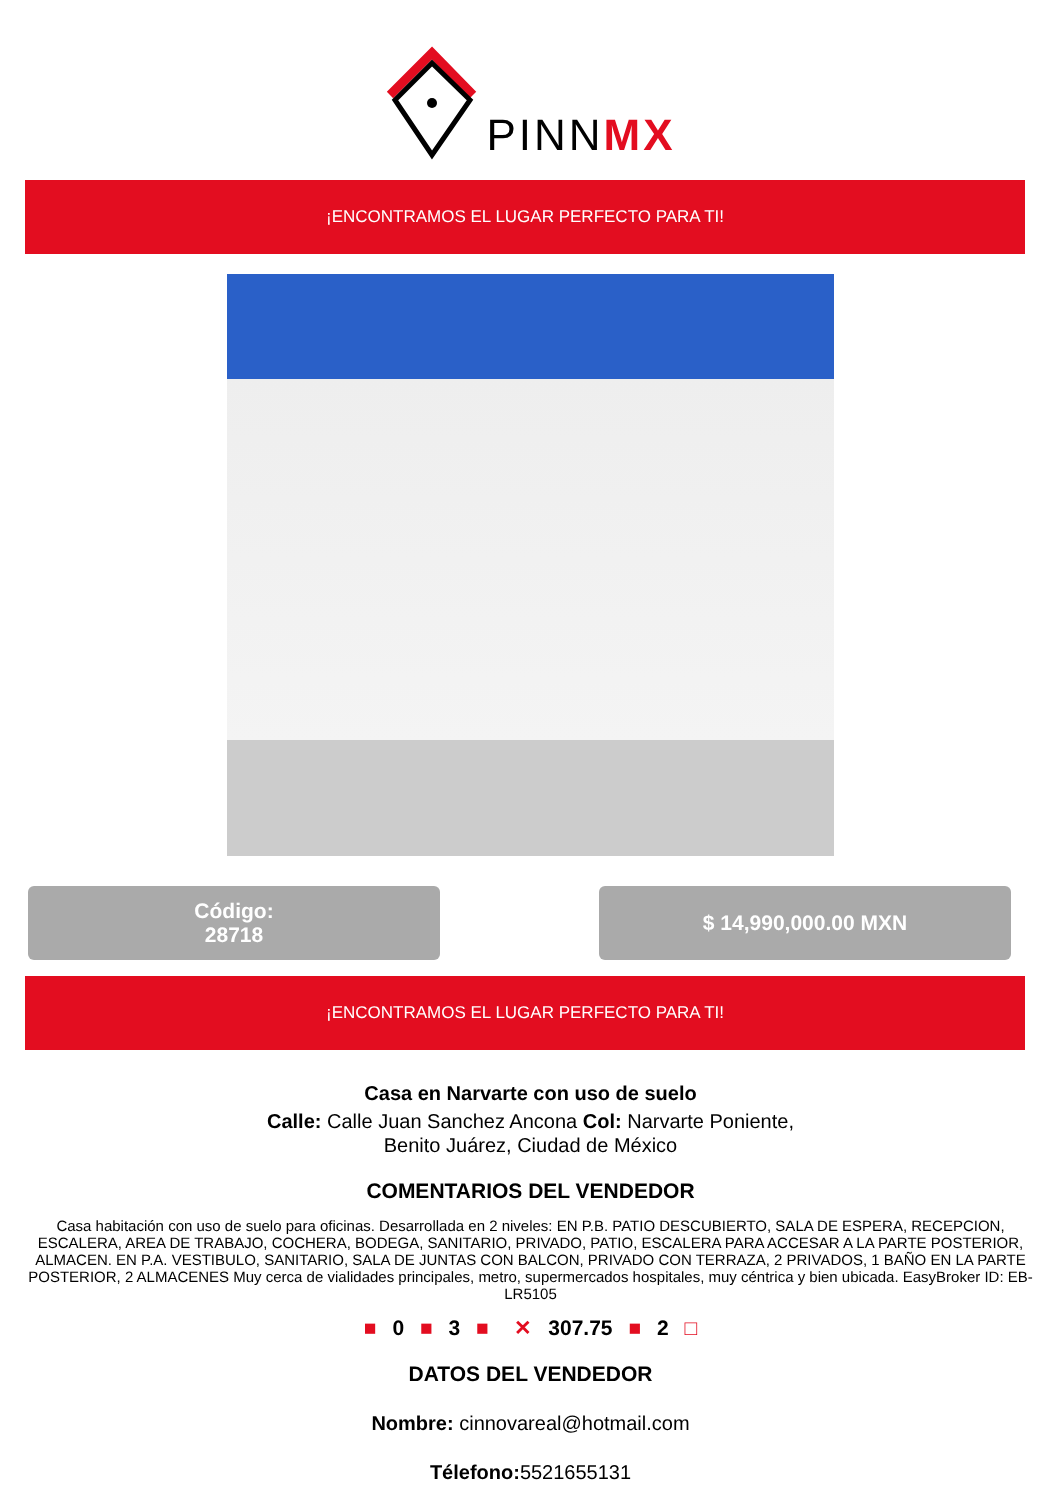PINNMX
¡ENCONTRAMOS EL LUGAR PERFECTO PARA TI!
Código:
28718
$ 14,990,000.00 MXN
¡ENCONTRAMOS EL LUGAR PERFECTO PARA TI!
Casa en Narvarte con uso de suelo
Calle: Calle Juan Sanchez Ancona Col: Narvarte Poniente,
Benito Juárez, Ciudad de México
COMENTARIOS DEL VENDEDOR
Casa habitación con uso de suelo para oficinas. Desarrollada en 2 niveles: EN P.B. PATIO DESCUBIERTO, SALA DE ESPERA, RECEPCION, ESCALERA, AREA DE TRABAJO, COCHERA, BODEGA, SANITARIO, PRIVADO, PATIO, ESCALERA PARA ACCESAR A LA PARTE POSTERIOR, ALMACEN. EN P.A. VESTIBULO, SANITARIO, SALA DE JUNTAS CON BALCON, PRIVADO CON TERRAZA, 2 PRIVADOS, 1 BAÑO EN LA PARTE POSTERIOR, 2 ALMACENES Muy cerca de vialidades principales, metro, supermercados hospitales, muy céntrica y bien ubicada. EasyBroker ID: EB-LR5105
■ 0 ■ 3 ■ ✕ 307.75 ■ 2 □
DATOS DEL VENDEDOR
Nombre: cinnovareal@hotmail.com
Télefono: 5521655131